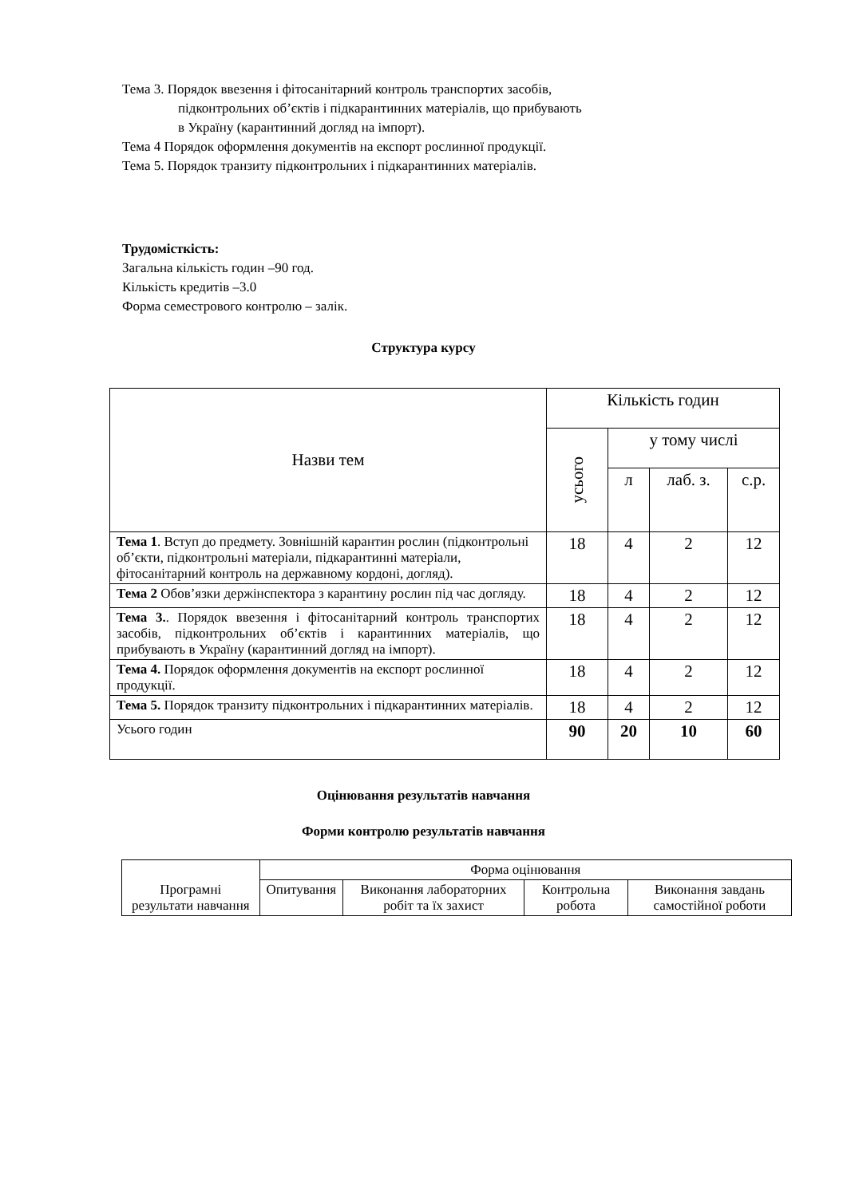Тема 3. Порядок ввезення і фітосанітарний контроль транспортих засобів,
підконтрольних об’єктів і підкарантинних матеріалів, що прибувають
в Україну (карантинний догляд на імпорт).
Тема 4 Порядок оформлення документів на експорт рослинної продукції.
Тема 5. Порядок транзиту підконтрольних і підкарантинних матеріалів.
Трудомісткість:
Загальна кількість годин –90 год.
Кількість кредитів –3.0
Форма семестрового контролю – залік.
Структура курсу
| Назви тем | Кількість годин | | | |
| --- | --- | --- | --- | --- |
| | усього | у тому числі | | |
| | | л | лаб. з. | с.р. |
| Тема 1 . Вступ до предмету. Зовнішній карантин рослин (підконтрольні об’єкти, підконтрольні матеріали, підкарантинні матеріали, фітосанітарний контроль на державному кордоні, догляд). | 18 | 4 | 2 | 12 |
| Тема 2 Обов’язки держінспектора з карантину рослин під час догляду. | 18 | 4 | 2 | 12 |
| Тема 3. . Порядок ввезення і фітосанітарний контроль транспортих засобів, підконтрольних об’єктів і карантинних матеріалів, що прибувають в Україну (карантинний догляд на імпорт). | 18 | 4 | 2 | 12 |
| Тема 4. Порядок оформлення документів на експорт рослинної продукції. | 18 | 4 | 2 | 12 |
| Тема 5. Порядок транзиту підконтрольних і підкарантинних матеріалів. | 18 | 4 | 2 | 12 |
| Усього годин | 90 | 20 | 10 | 60 |
Оцінювання результатів навчання
Форми контролю результатів навчання
| Програмні результати навчання | Форма оцінювання | | | |
| --- | --- | --- | --- | --- |
| | Опитування | Виконання лабораторних робіт та їх захист | Контрольна робота | Виконання завдань самостійної роботи |